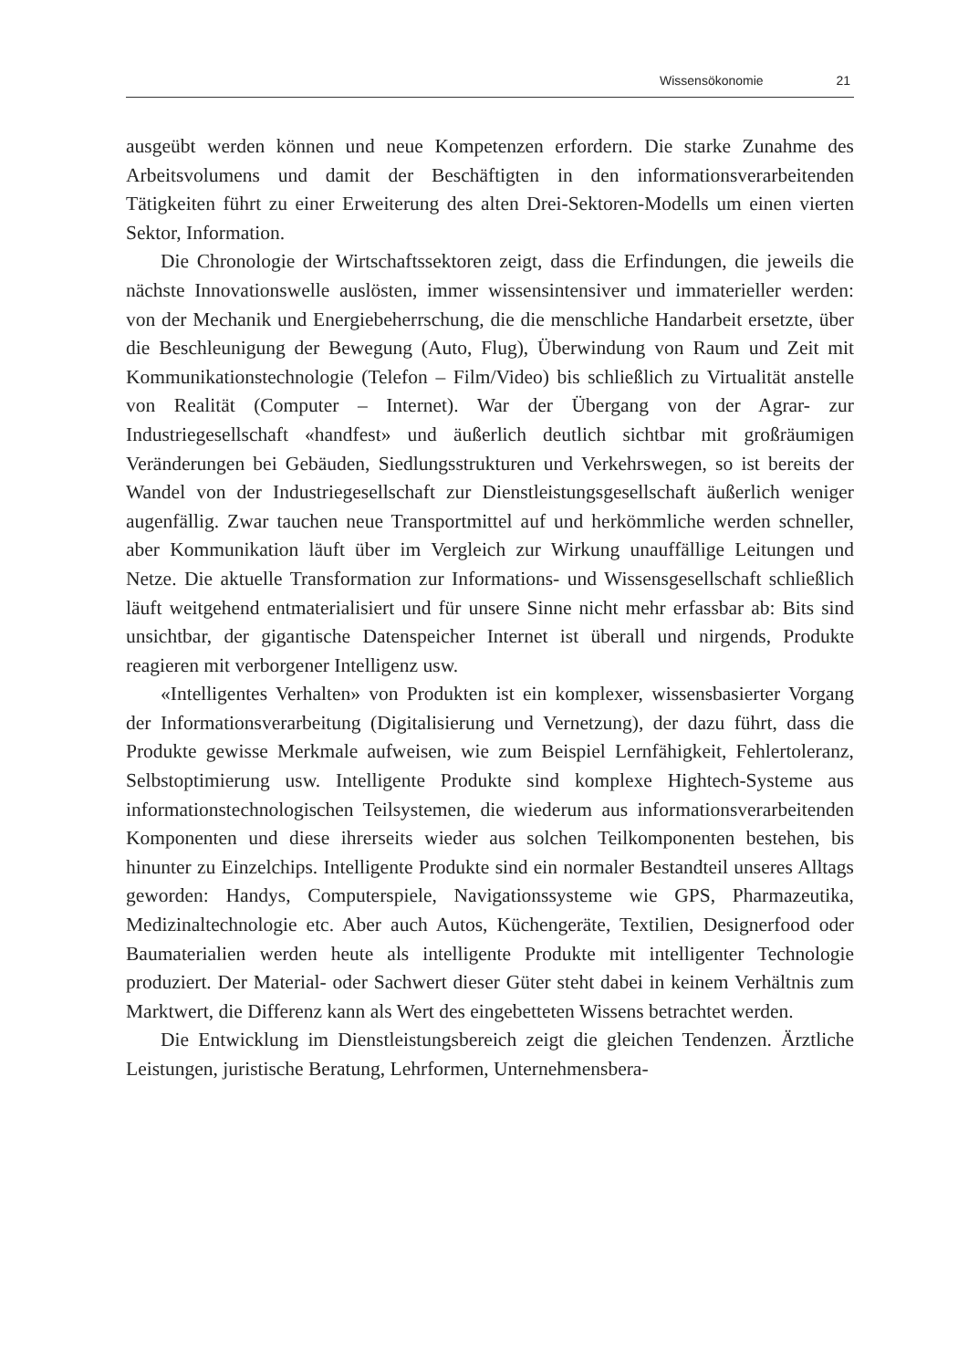Wissensökonomie 21
ausgeübt werden können und neue Kompetenzen erfordern. Die starke Zunahme des Arbeitsvolumens und damit der Beschäftigten in den informationsverarbeitenden Tätigkeiten führt zu einer Erweiterung des alten Drei-Sektoren-Modells um einen vierten Sektor, Information.
Die Chronologie der Wirtschaftssektoren zeigt, dass die Erfindungen, die jeweils die nächste Innovationswelle auslösten, immer wissensintensiver und immaterieller werden: von der Mechanik und Energiebeherrschung, die die menschliche Handarbeit ersetzte, über die Beschleunigung der Bewegung (Auto, Flug), Überwindung von Raum und Zeit mit Kommunikationstechnologie (Telefon – Film/Video) bis schließlich zu Virtualität anstelle von Realität (Computer – Internet). War der Übergang von der Agrar- zur Industriegesellschaft «handfest» und äußerlich deutlich sichtbar mit großräumigen Veränderungen bei Gebäuden, Siedlungsstrukturen und Verkehrswegen, so ist bereits der Wandel von der Industriegesellschaft zur Dienstleistungsgesellschaft äußerlich weniger augenfällig. Zwar tauchen neue Transportmittel auf und herkömmliche werden schneller, aber Kommunikation läuft über im Vergleich zur Wirkung unauffällige Leitungen und Netze. Die aktuelle Transformation zur Informations- und Wissensgesellschaft schließlich läuft weitgehend entmaterialisiert und für unsere Sinne nicht mehr erfassbar ab: Bits sind unsichtbar, der gigantische Datenspeicher Internet ist überall und nirgends, Produkte reagieren mit verborgener Intelligenz usw.
«Intelligentes Verhalten» von Produkten ist ein komplexer, wissensbasierter Vorgang der Informationsverarbeitung (Digitalisierung und Vernetzung), der dazu führt, dass die Produkte gewisse Merkmale aufweisen, wie zum Beispiel Lernfähigkeit, Fehlertoleranz, Selbstoptimierung usw. Intelligente Produkte sind komplexe Hightech-Systeme aus informationstechnologischen Teilsystemen, die wiederum aus informationsverarbeitenden Komponenten und diese ihrerseits wieder aus solchen Teilkomponenten bestehen, bis hinunter zu Einzelchips. Intelligente Produkte sind ein normaler Bestandteil unseres Alltags geworden: Handys, Computerspiele, Navigationssysteme wie GPS, Pharmazeutika, Medizinaltechnologie etc. Aber auch Autos, Küchengeräte, Textilien, Designerfood oder Baumaterialien werden heute als intelligente Produkte mit intelligenter Technologie produziert. Der Material- oder Sachwert dieser Güter steht dabei in keinem Verhältnis zum Marktwert, die Differenz kann als Wert des eingebetteten Wissens betrachtet werden.
Die Entwicklung im Dienstleistungsbereich zeigt die gleichen Tendenzen. Ärztliche Leistungen, juristische Beratung, Lehrformen, Unternehmensbera-